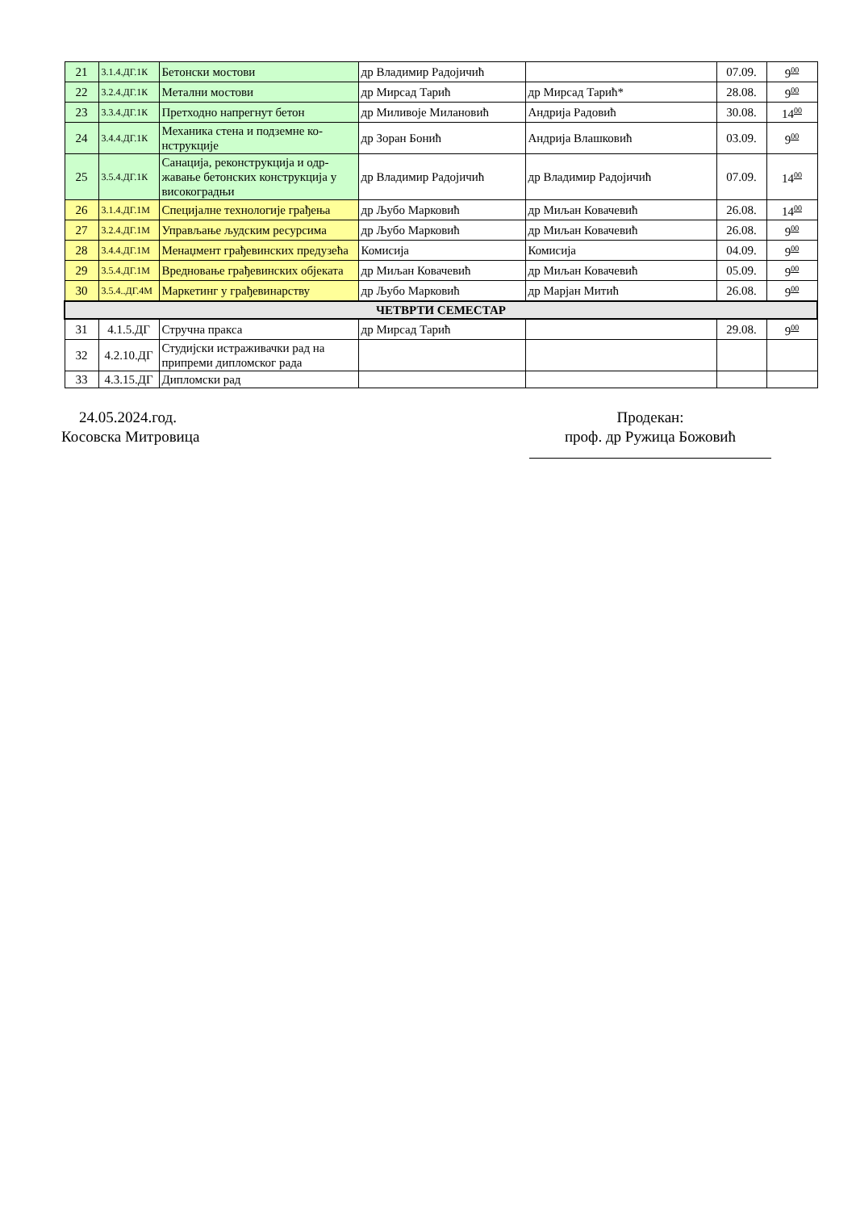| 21 | 3.1.4.ДГ.1К | Бетонски мостови | др Владимир Радојичић | | 07.09. | 9<sup>00</sup> |
| 22 | 3.2.4.ДГ.1К | Метални мостови | др Мирсад Тарић | др Мирсад Тарић* | 28.08. | 9<sup>00</sup> |
| 23 | 3.3.4.ДГ.1К | Претходно напрегнут бетон | др Миливоје Милановић | Андрија Радовић | 30.08. | 14<sup>00</sup> |
| 24 | 3.4.4.ДГ.1К | Механика стена и подземне ко-нструкције | др Зоран Бонић | Андрија Влашковић | 03.09. | 9<sup>00</sup> |
| 25 | 3.5.4.ДГ.1К | Санација, реконструкција и одр-жавање бетонских конструкција у високоградњи | др Владимир Радојичић | др Владимир Радојичић | 07.09. | 14<sup>00</sup> |
| 26 | 3.1.4.ДГ.1М | Специјалне технологије грађења | др Љубо Марковић | др Миљан Ковачевић | 26.08. | 14<sup>00</sup> |
| 27 | 3.2.4.ДГ.1М | Управљање људским ресурсима | др Љубо Марковић | др Миљан Ковачевић | 26.08. | 9<sup>00</sup> |
| 28 | 3.4.4.ДГ.1М | Менаџмент грађевинских предузећа | Комисија | Комисија | 04.09. | 9<sup>00</sup> |
| 29 | 3.5.4.ДГ.1М | Вредновање грађевинских објеката | др Миљан Ковачевић | др Миљан Ковачевић | 05.09. | 9<sup>00</sup> |
| 30 | 3.5.4..ДГ.4М | Маркетинг у грађевинарству | др Љубо Марковић | др Марјан Митић | 26.08. | 9<sup>00</sup> |
| ЧЕТВРТИ СЕМЕСТАР | | | | | | |
| 31 | 4.1.5.ДГ | Стручна пракса | др Мирсад Тарић | | 29.08. | 9<sup>00</sup> |
| 32 | 4.2.10.ДГ | Студијски истраживачки рад на припреми дипломског рада | | | | |
| 33 | 4.3.15.ДГ | Дипломски рад | | | | |
24.05.2024.год.
Косовска Митровица
Продекан:
проф. др Ружица Божовић